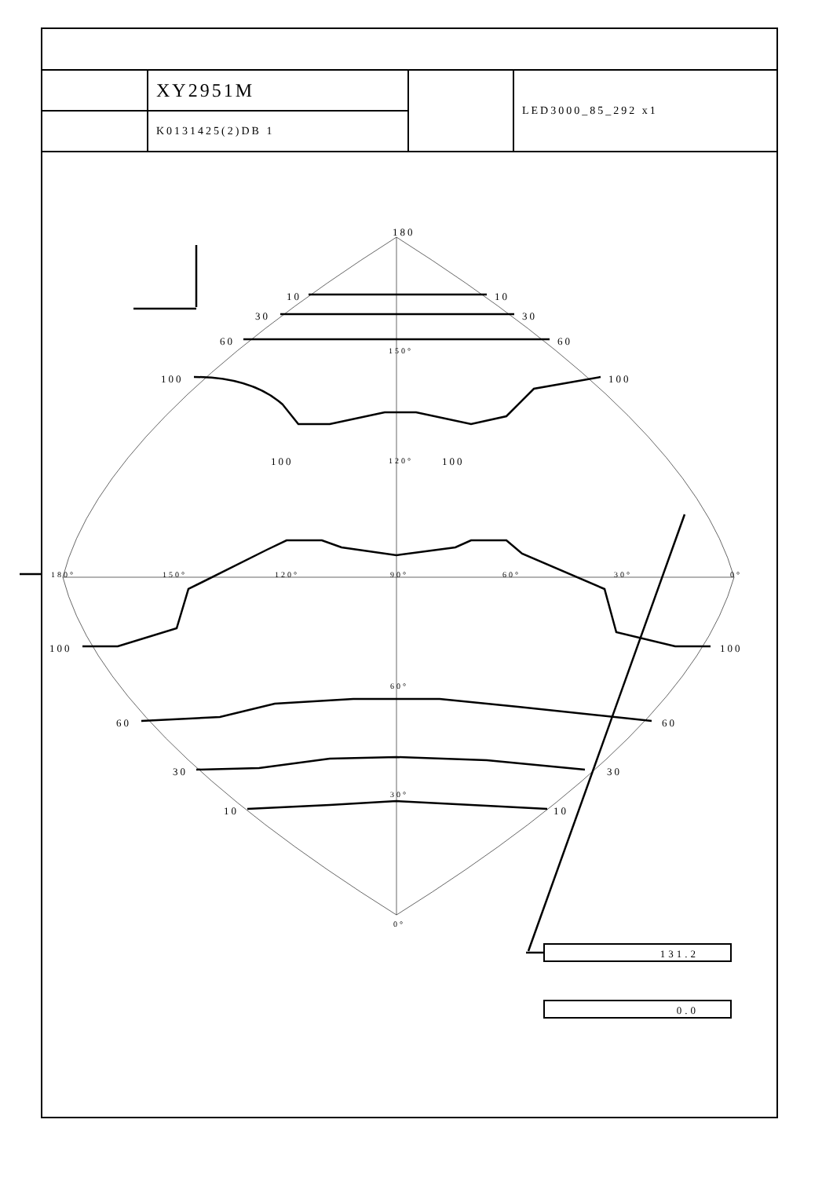| | XY2951M | | LED3000_85_292 x1 |
| | K0131425(2)DB 1 | | |
180
10
10
30
30
60
60
100
100
150°
100
120°
100
180°
150°
120°
90°
60°
30°
0°
100
100
60°
60
60
30
30
30°
10
10
0°
131.2
0.0